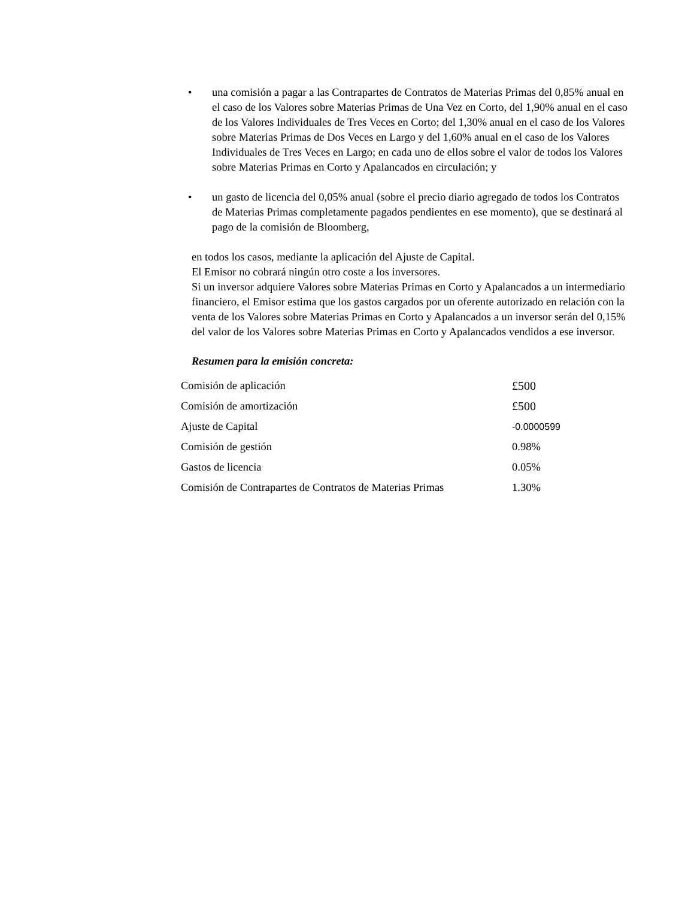• una comisión a pagar a las Contrapartes de Contratos de Materias Primas del 0,85% anual en el caso de los Valores sobre Materias Primas de Una Vez en Corto, del 1,90% anual en el caso de los Valores Individuales de Tres Veces en Corto; del 1,30% anual en el caso de los Valores sobre Materias Primas de Dos Veces en Largo y del 1,60% anual en el caso de los Valores Individuales de Tres Veces en Largo; en cada uno de ellos sobre el valor de todos los Valores sobre Materias Primas en Corto y Apalancados en circulación; y
• un gasto de licencia del 0,05% anual (sobre el precio diario agregado de todos los Contratos de Materias Primas completamente pagados pendientes en ese momento), que se destinará al pago de la comisión de Bloomberg,
en todos los casos, mediante la aplicación del Ajuste de Capital.
El Emisor no cobrará ningún otro coste a los inversores.
Si un inversor adquiere Valores sobre Materias Primas en Corto y Apalancados a un intermediario financiero, el Emisor estima que los gastos cargados por un oferente autorizado en relación con la venta de los Valores sobre Materias Primas en Corto y Apalancados a un inversor serán del 0,15% del valor de los Valores sobre Materias Primas en Corto y Apalancados vendidos a ese inversor.
Resumen para la emisión concreta:
| Comisión de aplicación | £500 |
| Comisión de amortización | £500 |
| Ajuste de Capital | -0.0000599 |
| Comisión de gestión | 0.98% |
| Gastos de licencia | 0.05% |
| Comisión de Contrapartes de Contratos de Materias Primas | 1.30% |